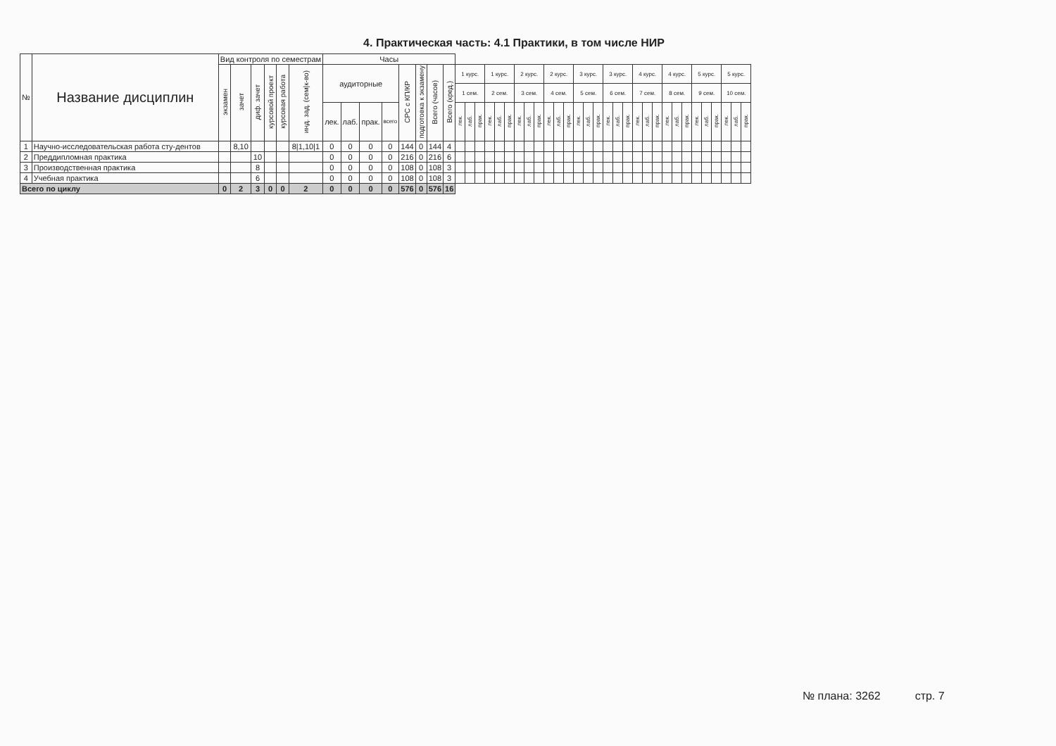4. Практическая часть: 4.1 Практики, в том числе НИР
| № | Название дисциплин | Вид контроля по семестрам | | | | | | Часы | | | | | | | | | | | | | | | | | | | | | | | | | | | | | | | | | | | | | |
| --- | --- | --- | --- | --- | --- | --- | --- | --- | --- | --- | --- | --- | --- | --- | --- | --- | --- | --- | --- | --- | --- | --- | --- | --- | --- | --- | --- | --- | --- | --- | --- | --- | --- | --- | --- | --- | --- | --- | --- | --- | --- | --- | --- | --- | --- |
| | | экзамен | зачет | диф. зачет | курсовой проект | курсовая работа | инд. зад. (сем/к-во) | аудиторные | | | | СРС с КП/КР | подготовка к экзамену | Всего (часов) | Всего (кред.) | 1 курс. | | | 1 курс. | | | 2 курс. | | | 2 курс. | | | 3 курс. | | | 3 курс. | | | 4 курс. | | | 4 курс. | | | 5 курс. | | | 5 курс. | | |
| | | | | | | | | | | | | | | | | 1 сем. | | | 2 сем. | | | 3 сем. | | | 4 сем. | | | 5 сем. | | | 6 сем. | | | 7 сем. | | | 8 сем. | | | 9 сем. | | | 10 сем. | | |
| | | | | | | | | лек. | лаб. | прак. | всего | | | | | лек. | лаб. | прак. | лек. | лаб. | прак. | лек. | лаб. | прак. | лек. | лаб. | прак. | лек. | лаб. | прак. | лек. | лаб. | прак. | лек. | лаб. | прак. | лек. | лаб. | прак. | лек. | лаб. | прак. | лек. | лаб. | прак. |
| 1 | Научно-исследовательская работа сту-дентов | | 8,10 | | | | 8/1,10/1 | 0 | 0 | 0 | 0 | 144 | 0 | 144 | 4 | | | | | | | | | | | | | | | | | | | | | | | | | | | | | | |
| 2 | Преддипломная практика | | | 10 | | | | 0 | 0 | 0 | 0 | 216 | 0 | 216 | 6 | | | | | | | | | | | | | | | | | | | | | | | | | | | | | | |
| 3 | Производственная практика | | | 8 | | | | 0 | 0 | 0 | 0 | 108 | 0 | 108 | 3 | | | | | | | | | | | | | | | | | | | | | | | | | | | | | | |
| 4 | Учебная практика | | | 6 | | | | 0 | 0 | 0 | 0 | 108 | 0 | 108 | 3 | | | | | | | | | | | | | | | | | | | | | | | | | | | | | | |
| Всего по циклу | | 0 | 2 | 3 | 0 | 0 | 2 | 0 | 0 | 0 | 0 | 576 | 0 | 576 | 16 | | | | | | | | | | | | | | | | | | | | | | | | | | | | | | |
№ плана: 3262 стр. 7